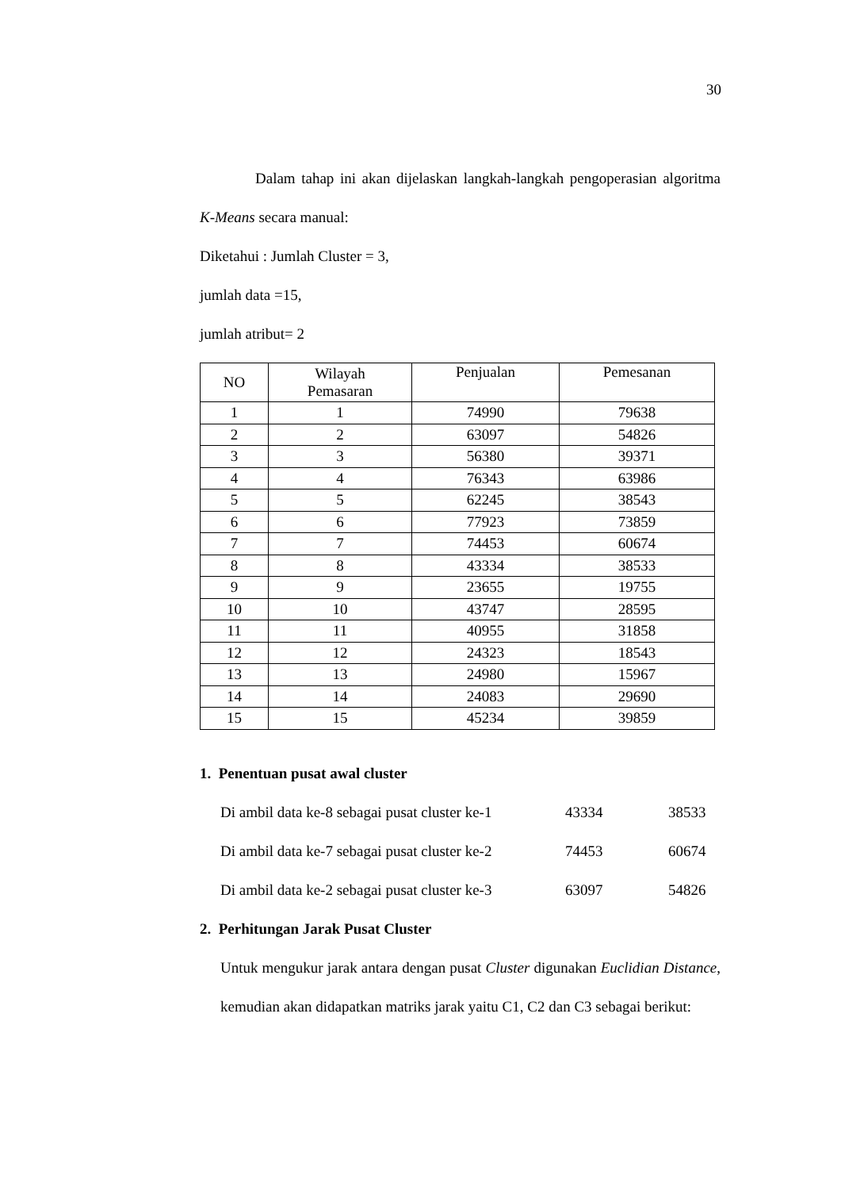30
Dalam tahap ini akan dijelaskan langkah-langkah pengoperasian algoritma K-Means secara manual:
Diketahui : Jumlah Cluster = 3,
jumlah data =15,
jumlah atribut= 2
| NO | Wilayah Pemasaran | Penjualan | Pemesanan |
| --- | --- | --- | --- |
| 1 | 1 | 74990 | 79638 |
| 2 | 2 | 63097 | 54826 |
| 3 | 3 | 56380 | 39371 |
| 4 | 4 | 76343 | 63986 |
| 5 | 5 | 62245 | 38543 |
| 6 | 6 | 77923 | 73859 |
| 7 | 7 | 74453 | 60674 |
| 8 | 8 | 43334 | 38533 |
| 9 | 9 | 23655 | 19755 |
| 10 | 10 | 43747 | 28595 |
| 11 | 11 | 40955 | 31858 |
| 12 | 12 | 24323 | 18543 |
| 13 | 13 | 24980 | 15967 |
| 14 | 14 | 24083 | 29690 |
| 15 | 15 | 45234 | 39859 |
1. Penentuan pusat awal cluster
Di ambil data ke-8 sebagai pusat cluster ke-1 43334 38533
Di ambil data ke-7 sebagai pusat cluster ke-2 74453 60674
Di ambil data ke-2 sebagai pusat cluster ke-3 63097 54826
2. Perhitungan Jarak Pusat Cluster
Untuk mengukur jarak antara dengan pusat Cluster digunakan Euclidian Distance, kemudian akan didapatkan matriks jarak yaitu C1, C2 dan C3 sebagai berikut: